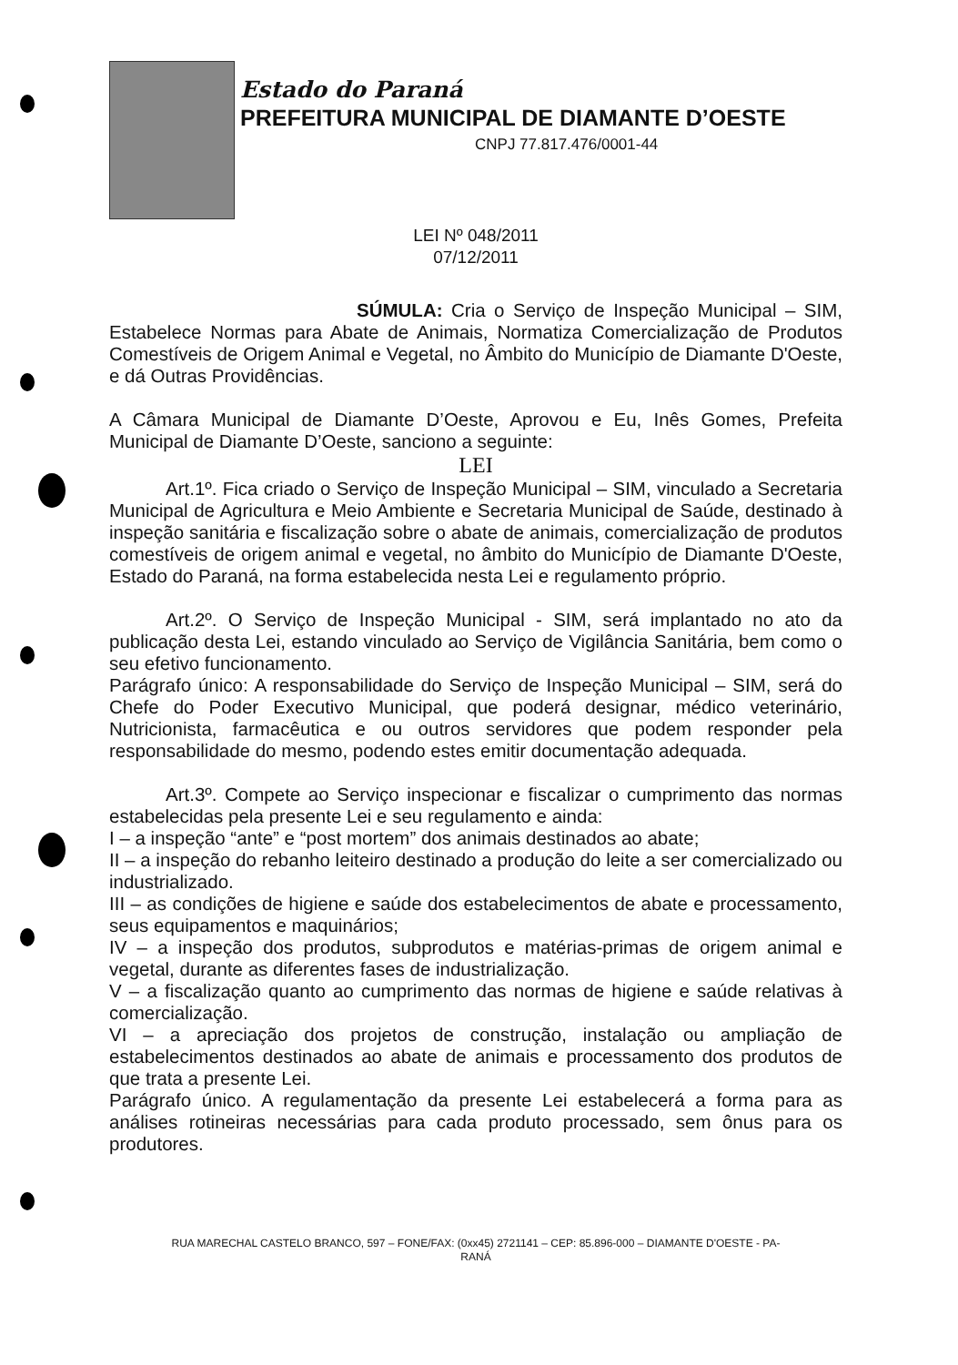Estado do Paraná
PREFEITURA MUNICIPAL DE DIAMANTE D’OESTE
CNPJ 77.817.476/0001-44
LEI Nº 048/2011
07/12/2011
SÚMULA: Cria o Serviço de Inspeção Municipal – SIM, Estabelece Normas para Abate de Animais, Normatiza Comercialização de Produtos Comestíveis de Origem Animal e Vegetal, no Âmbito do Município de Diamante D'Oeste, e dá Outras Providências.
A Câmara Municipal de Diamante D’Oeste, Aprovou e Eu, Inês Gomes, Prefeita Municipal de Diamante D’Oeste, sanciono a seguinte:
LEI
Art.1º. Fica criado o Serviço de Inspeção Municipal – SIM, vinculado a Secretaria Municipal de Agricultura e Meio Ambiente e Secretaria Municipal de Saúde, destinado à inspeção sanitária e fiscalização sobre o abate de animais, comercialização de produtos comestíveis de origem animal e vegetal, no âmbito do Município de Diamante D'Oeste, Estado do Paraná, na forma estabelecida nesta Lei e regulamento próprio.
Art.2º. O Serviço de Inspeção Municipal - SIM, será implantado no ato da publicação desta Lei, estando vinculado ao Serviço de Vigilância Sanitária, bem como o seu efetivo funcionamento.
Parágrafo único: A responsabilidade do Serviço de Inspeção Municipal – SIM, será do Chefe do Poder Executivo Municipal, que poderá designar, médico veterinário, Nutricionista, farmacêutica e ou outros servidores que podem responder pela responsabilidade do mesmo, podendo estes emitir documentação adequada.
Art.3º. Compete ao Serviço inspecionar e fiscalizar o cumprimento das normas estabelecidas pela presente Lei e seu regulamento e ainda:
I – a inspeção “ante” e “post mortem” dos animais destinados ao abate;
II – a inspeção do rebanho leiteiro destinado a produção do leite a ser comercializado ou industrializado.
III – as condições de higiene e saúde dos estabelecimentos de abate e processamento, seus equipamentos e maquinários;
IV – a inspeção dos produtos, subprodutos e matérias-primas de origem animal e vegetal, durante as diferentes fases de industrialização.
V – a fiscalização quanto ao cumprimento das normas de higiene e saúde relativas à comercialização.
VI – a apreciação dos projetos de construção, instalação ou ampliação de estabelecimentos destinados ao abate de animais e processamento dos produtos de que trata a presente Lei.
Parágrafo único. A regulamentação da presente Lei estabelecerá a forma para as análises rotineiras necessárias para cada produto processado, sem ônus para os produtores.
RUA MARECHAL CASTELO BRANCO, 597 – FONE/FAX: (0xx45) 2721141 – CEP: 85.896-000 – DIAMANTE D'OESTE - PA-
RANÁ